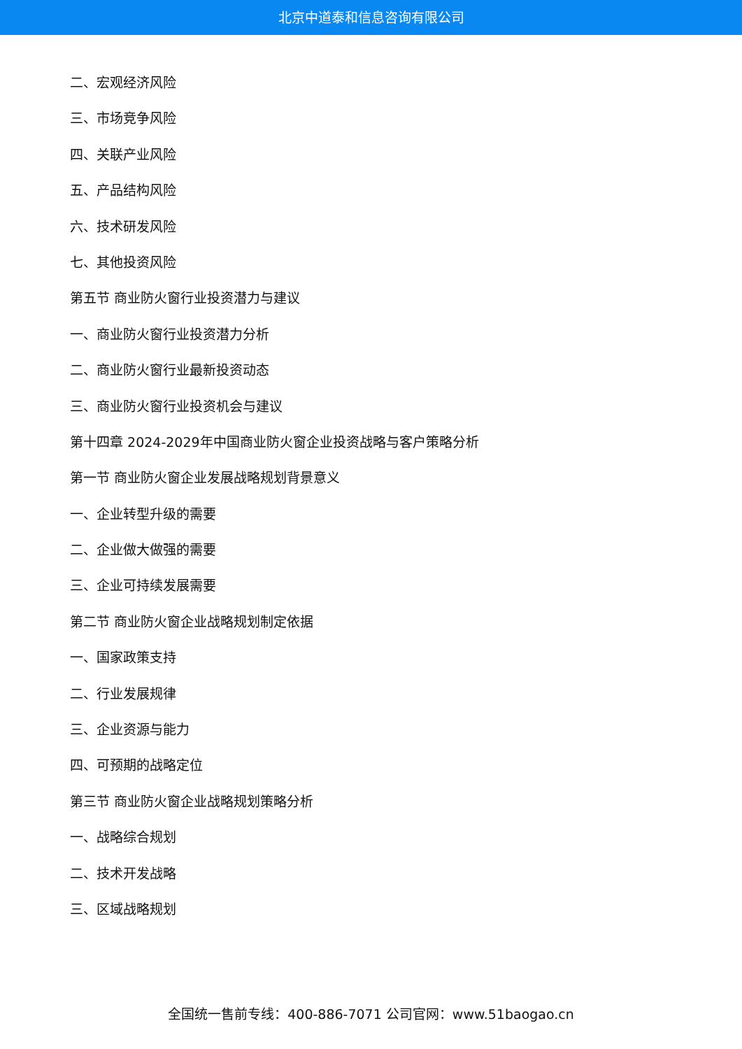北京中道泰和信息咨询有限公司
二、宏观经济风险
三、市场竞争风险
四、关联产业风险
五、产品结构风险
六、技术研发风险
七、其他投资风险
第五节 商业防火窗行业投资潜力与建议
一、商业防火窗行业投资潜力分析
二、商业防火窗行业最新投资动态
三、商业防火窗行业投资机会与建议
第十四章 2024-2029年中国商业防火窗企业投资战略与客户策略分析
第一节 商业防火窗企业发展战略规划背景意义
一、企业转型升级的需要
二、企业做大做强的需要
三、企业可持续发展需要
第二节 商业防火窗企业战略规划制定依据
一、国家政策支持
二、行业发展规律
三、企业资源与能力
四、可预期的战略定位
第三节 商业防火窗企业战略规划策略分析
一、战略综合规划
二、技术开发战略
三、区域战略规划
全国统一售前专线：400-886-7071 公司官网：www.51baogao.cn